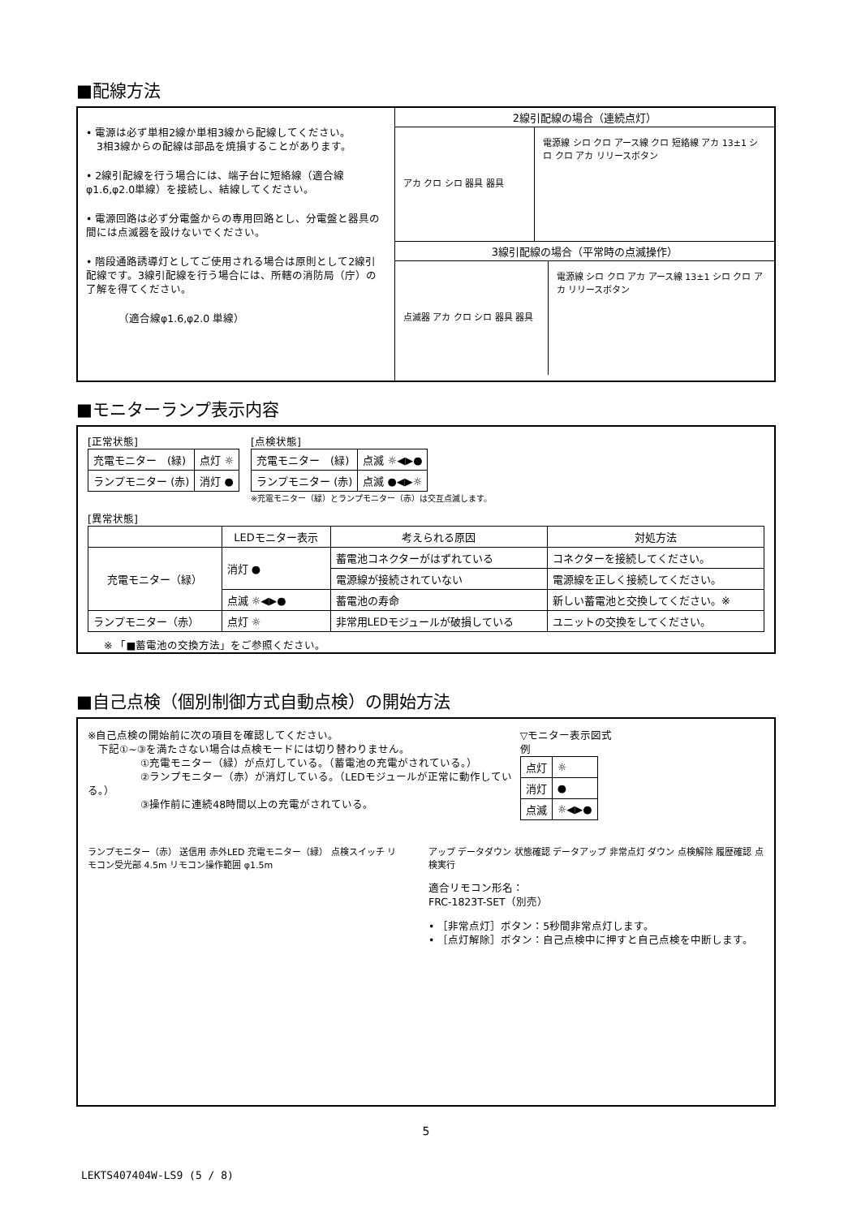■配線方法
• 電源は必ず単相2線か単相3線から配線してください。
　3相3線からの配線は部品を焼損することがあります。
• 2線引配線を行う場合には、端子台に短絡線（適合線 φ1.6,φ2.0単線）を接続し、結線してください。
• 電源回路は必ず分電盤からの専用回路とし、分電盤と器具の間には点滅器を設けないでください。
• 階段通路誘導灯としてご使用される場合は原則として2線引配線です。3線引配線を行う場合には、所轄の消防局（庁）の了解を得てください。
（適合線φ1.6,φ2.0 単線）
2線引配線の場合（連続点灯）
アカ クロ シロ 器具 器具
電源線 シロ クロ アース線 クロ 短絡線 アカ 13±1 シロ クロ アカ リリースボタン
3線引配線の場合（平常時の点滅操作）
点滅器 アカ クロ シロ 器具 器具
電源線 シロ クロ アカ アース線 13±1 シロ クロ アカ リリースボタン
■モニターランプ表示内容
[正常状態]
| 充電モニター (緑) | 点灯 ☼ |
| ランプモニター (赤) | 消灯 ● |
[点検状態]
| 充電モニター (緑) | 点滅 ☼◀▶● |
| ランプモニター (赤) | 点滅 ●◀▶☼ |
※充電モニター（緑）とランプモニター（赤）は交互点滅します。
[異常状態]
| | LEDモニター表示 | 考えられる原因 | 対処方法 |
| --- | --- | --- | --- |
| 充電モニター（緑） | 消灯 ● | 蓄電池コネクターがはずれている | コネクターを接続してください。 |
| | | 電源線が接続されていない | 電源線を正しく接続してください。 |
| | 点滅 ☼◀▶● | 蓄電池の寿命 | 新しい蓄電池と交換してください。※ |
| ランプモニター（赤） | 点灯 ☼ | 非常用LEDモジュールが破損している | ユニットの交換をしてください。 |
※ 「■蓄電池の交換方法」をご参照ください。
■自己点検（個別制御方式自動点検）の開始方法
※自己点検の開始前に次の項目を確認してください。
　下記①~③を満たさない場合は点検モードには切り替わりません。
　　　　　①充電モニター（緑）が点灯している。（蓄電池の充電がされている。）
　　　　　②ランプモニター（赤）が消灯している。（LEDモジュールが正常に動作している。）
　　　　　③操作前に連続48時間以上の充電がされている。
▽モニター表示図式例
| 点灯 | ☼ |
| 消灯 | ● |
| 点滅 | ☼◀▶● |
ランプモニター（赤） 送信用 赤外LED 充電モニター（緑） 点検スイッチ リモコン受光部 4.5m リモコン操作範囲 φ1.5m
アップ データダウン 状態確認 データアップ 非常点灯 ダウン 点検解除 履歴確認 点検実行
適合リモコン形名：
FRC-1823T-SET（別売）
• ［非常点灯］ボタン：5秒間非常点灯します。
• ［点灯解除］ボタン：自己点検中に押すと自己点検を中断します。
5
LEKTS407404W-LS9 (5 / 8)